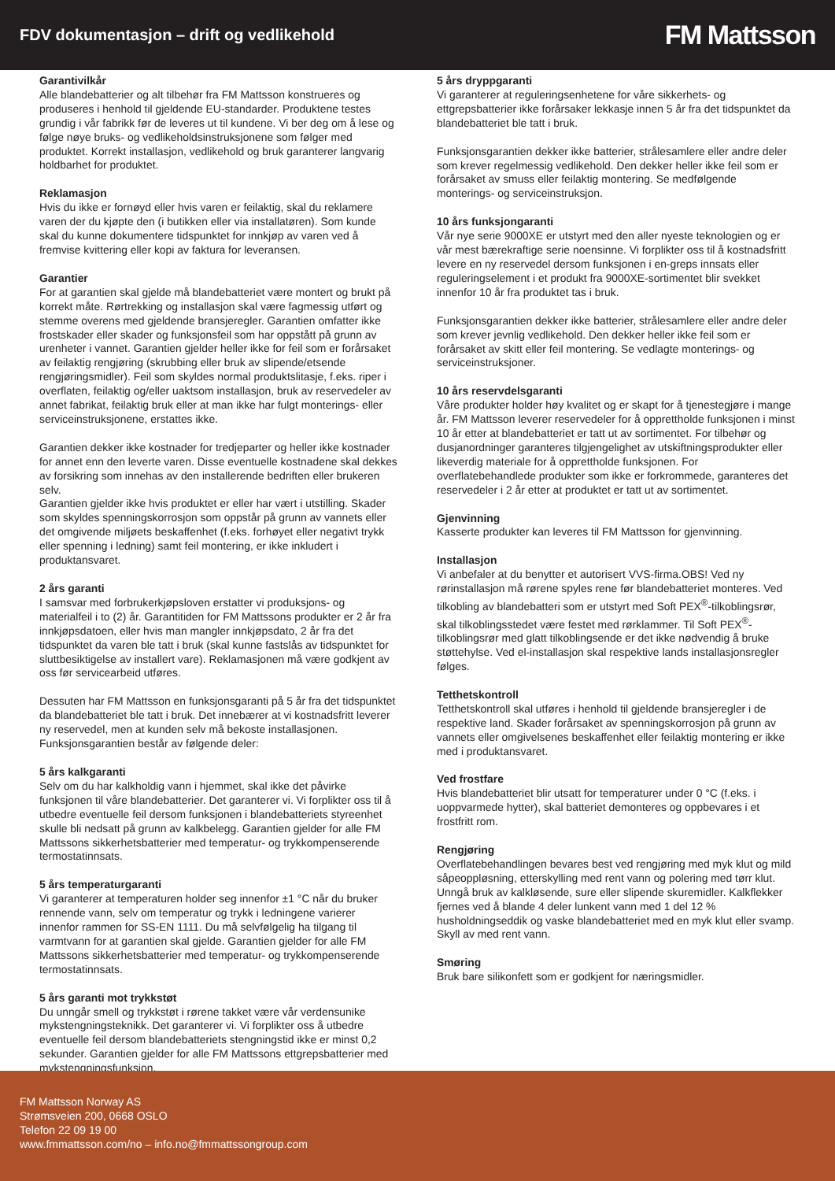FDV dokumentasjon – drift og vedlikehold
FM Mattsson
Garantivilkår
Alle blandebatterier og alt tilbehør fra FM Mattsson konstrueres og produseres i henhold til gjeldende EU-standarder. Produktene testes grundig i vår fabrikk før de leveres ut til kundene. Vi ber deg om å lese og følge nøye bruks- og vedlikeholdsinstruksjonene som følger med produktet. Korrekt installasjon, vedlikehold og bruk garanterer langvarig holdbarhet for produktet.
Reklamasjon
Hvis du ikke er fornøyd eller hvis varen er feilaktig, skal du reklamere varen der du kjøpte den (i butikken eller via installatøren). Som kunde skal du kunne dokumentere tidspunktet for innkjøp av varen ved å fremvise kvittering eller kopi av faktura for leveransen.
Garantier
For at garantien skal gjelde må blandebatteriet være montert og brukt på korrekt måte. Rørtrekking og installasjon skal være fagmessig utført og stemme overens med gjeldende bransjeregler. Garantien omfatter ikke frostskader eller skader og funksjonsfeil som har oppstått på grunn av urenheter i vannet. Garantien gjelder heller ikke for feil som er forårsaket av feilaktig rengjøring (skrubbing eller bruk av slipende/etsende rengjøringsmidler). Feil som skyldes normal produktslitasje, f.eks. riper i overflaten, feilaktig og/eller uaktsom installasjon, bruk av reservedeler av annet fabrikat, feilaktig bruk eller at man ikke har fulgt monterings- eller serviceinstruksjonene, erstattes ikke.
Garantien dekker ikke kostnader for tredjeparter og heller ikke kostnader for annet enn den leverte varen. Disse eventuelle kostnadene skal dekkes av forsikring som innehas av den installerende bedriften eller brukeren selv.
Garantien gjelder ikke hvis produktet er eller har vært i utstilling. Skader som skyldes spenningskorrosjon som oppstår på grunn av vannets eller det omgivende miljøets beskaffenhet (f.eks. forhøyet eller negativt trykk eller spenning i ledning) samt feil montering, er ikke inkludert i produktansvaret.
2 års garanti
I samsvar med forbrukerkjøpsloven erstatter vi produksjons- og materialfeil i to (2) år. Garantitiden for FM Mattssons produkter er 2 år fra innkjøpsdatoen, eller hvis man mangler innkjøpsdato, 2 år fra det tidspunktet da varen ble tatt i bruk (skal kunne fastslås av tidspunktet for sluttbesiktigelse av installert vare). Reklamasjonen må være godkjent av oss før servicearbeid utføres.
Dessuten har FM Mattsson en funksjonsgaranti på 5 år fra det tidspunktet da blandebatteriet ble tatt i bruk. Det innebærer at vi kostnadsfritt leverer ny reservedel, men at kunden selv må bekoste installasjonen. Funksjonsgarantien består av følgende deler:
5 års kalkgaranti
Selv om du har kalkholdig vann i hjemmet, skal ikke det påvirke funksjonen til våre blandebatterier. Det garanterer vi. Vi forplikter oss til å utbedre eventuelle feil dersom funksjonen i blandebatteriets styreenhet skulle bli nedsatt på grunn av kalkbelegg. Garantien gjelder for alle FM Mattssons sikkerhetsbatterier med temperatur- og trykkompenserende termostatinnsats.
5 års temperaturgaranti
Vi garanterer at temperaturen holder seg innenfor ±1 °C når du bruker rennende vann, selv om temperatur og trykk i ledningene varierer innenfor rammen for SS-EN 1111. Du må selvfølgelig ha tilgang til varmtvann for at garantien skal gjelde. Garantien gjelder for alle FM Mattssons sikkerhetsbatterier med temperatur- og trykkompenserende termostatinnsats.
5 års garanti mot trykkstøt
Du unngår smell og trykkstøt i rørene takket være vår verdensunike mykstengningsteknikk. Det garanterer vi. Vi forplikter oss å utbedre eventuelle feil dersom blandebatteriets stengningstid ikke er minst 0,2 sekunder. Garantien gjelder for alle FM Mattssons ettgrepsbatterier med mykstengningsfunksjon.
5 års dryppgaranti
Vi garanterer at reguleringsenhetene for våre sikkerhets- og ettgrepsbatterier ikke forårsaker lekkasje innen 5 år fra det tidspunktet da blandebatteriet ble tatt i bruk.
Funksjonsgarantien dekker ikke batterier, strålesamlere eller andre deler som krever regelmessig vedlikehold. Den dekker heller ikke feil som er forårsaket av smuss eller feilaktig montering. Se medfølgende monterings- og serviceinstruksjon.
10 års funksjongaranti
Vår nye serie 9000XE er utstyrt med den aller nyeste teknologien og er vår mest bærekraftige serie noensinne. Vi forplikter oss til å kostnadsfritt levere en ny reservedel dersom funksjonen i en-greps innsats eller reguleringselement i et produkt fra 9000XE-sortimentet blir svekket innenfor 10 år fra produktet tas i bruk.
Funksjonsgarantien dekker ikke batterier, strålesamlere eller andre deler som krever jevnlig vedlikehold. Den dekker heller ikke feil som er forårsaket av skitt eller feil montering. Se vedlagte monterings- og serviceinstruksjoner.
10 års reservdelsgaranti
Våre produkter holder høy kvalitet og er skapt for å tjenestegjøre i mange år. FM Mattsson leverer reservedeler for å opprettholde funksjonen i minst 10 år etter at blandebatteriet er tatt ut av sortimentet. For tilbehør og dusjanordninger garanteres tilgjengelighet av utskiftningsprodukter eller likeverdig materiale for å opprettholde funksjonen. For overflatebehandlede produkter som ikke er forkrommede, garanteres det reservedeler i 2 år etter at produktet er tatt ut av sortimentet.
Gjenvinning
Kasserte produkter kan leveres til FM Mattsson for gjenvinning.
Installasjon
Vi anbefaler at du benytter et autorisert VVS-firma.OBS! Ved ny rørinstallasjon må rørene spyles rene før blandebatteriet monteres. Ved tilkobling av blandebatteri som er utstyrt med Soft PEX<sup>®</sup>-tilkoblingsrør, skal tilkoblingsstedet være festet med rørklammer. Til Soft PEX<sup>®</sup>-tilkoblingsrør med glatt tilkoblingsende er det ikke nødvendig å bruke støttehylse. Ved el-installasjon skal respektive lands installasjonsregler følges.
Tetthetskontroll
Tetthetskontroll skal utføres i henhold til gjeldende bransjeregler i de respektive land. Skader forårsaket av spenningskorrosjon på grunn av vannets eller omgivelsenes beskaffenhet eller feilaktig montering er ikke med i produktansvaret.
Ved frostfare
Hvis blandebatteriet blir utsatt for temperaturer under 0 °C (f.eks. i uoppvarmede hytter), skal batteriet demonteres og oppbevares i et frostfritt rom.
Rengjøring
Overflatebehandlingen bevares best ved rengjøring med myk klut og mild såpeoppløsning, etterskylling med rent vann og polering med tørr klut.
Unngå bruk av kalkløsende, sure eller slipende skuremidler. Kalkflekker fjernes ved å blande 4 deler lunkent vann med 1 del 12 % husholdningseddik og vaske blandebatteriet med en myk klut eller svamp. Skyll av med rent vann.
Smøring
Bruk bare silikonfett som er godkjent for næringsmidler.
FM Mattsson Norway AS
Strømsveien 200, 0668 OSLO
Telefon 22 09 19 00
www.fmmattsson.com/no – info.no@fmmattssongroup.com